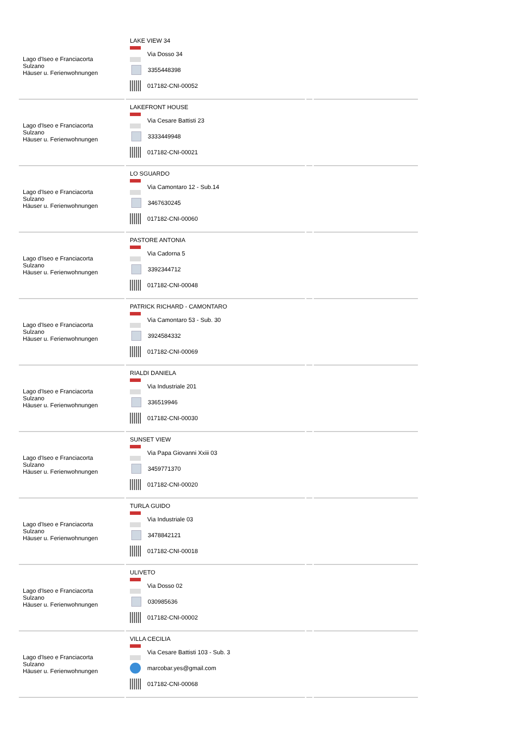| Lago d'Iseo e Franciacorta Sulzano Häuser u. Ferienwohnungen | LAKE VIEW 34 Via Dosso 34 3355448398 017182-CNI-00052 | | |
| Lago d'Iseo e Franciacorta Sulzano Häuser u. Ferienwohnungen | LAKEFRONT HOUSE Via Cesare Battisti 23 3333449948 017182-CNI-00021 | | |
| Lago d'Iseo e Franciacorta Sulzano Häuser u. Ferienwohnungen | LO SGUARDO Via Camontaro 12 - Sub.14 3467630245 017182-CNI-00060 | | |
| Lago d'Iseo e Franciacorta Sulzano Häuser u. Ferienwohnungen | PASTORE ANTONIA Via Cadorna 5 3392344712 017182-CNI-00048 | | |
| Lago d'Iseo e Franciacorta Sulzano Häuser u. Ferienwohnungen | PATRICK RICHARD - CAMONTARO Via Camontaro 53 - Sub. 30 3924584332 017182-CNI-00069 | | |
| Lago d'Iseo e Franciacorta Sulzano Häuser u. Ferienwohnungen | RIALDI DANIELA Via Industriale 201 336519946 017182-CNI-00030 | | |
| Lago d'Iseo e Franciacorta Sulzano Häuser u. Ferienwohnungen | SUNSET VIEW Via Papa Giovanni Xxiii 03 3459771370 017182-CNI-00020 | | |
| Lago d'Iseo e Franciacorta Sulzano Häuser u. Ferienwohnungen | TURLA GUIDO Via Industriale 03 3478842121 017182-CNI-00018 | | |
| Lago d'Iseo e Franciacorta Sulzano Häuser u. Ferienwohnungen | ULIVETO Via Dosso 02 030985636 017182-CNI-00002 | | |
| Lago d'Iseo e Franciacorta Sulzano Häuser u. Ferienwohnungen | VILLA CECILIA Via Cesare Battisti 103 - Sub. 3 marcobar.yes@gmail.com 017182-CNI-00068 | | |